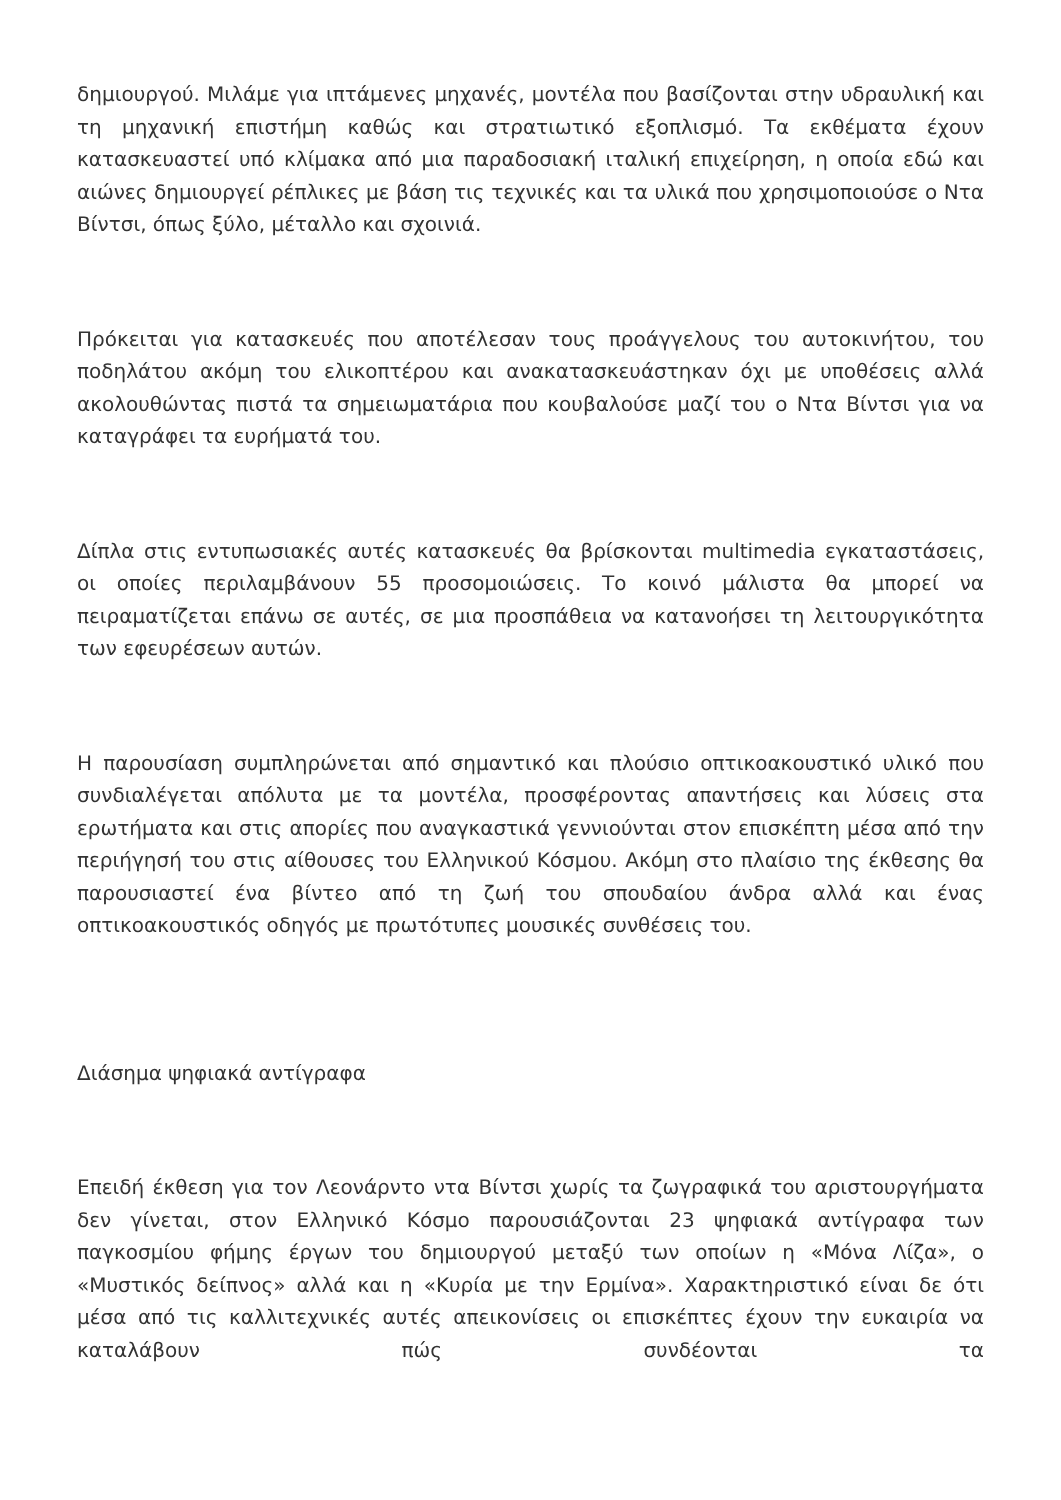δημιουργού. Μιλάμε για ιπτάμενες μηχανές, μοντέλα που βασίζονται στην υδραυλική και τη μηχανική επιστήμη καθώς και στρατιωτικό εξοπλισμό. Τα εκθέματα έχουν κατασκευαστεί υπό κλίμακα από μια παραδοσιακή ιταλική επιχείρηση, η οποία εδώ και αιώνες δημιουργεί ρέπλικες με βάση τις τεχνικές και τα υλικά που χρησιμοποιούσε ο Ντα Βίντσι, όπως ξύλο, μέταλλο και σχοινιά.
Πρόκειται για κατασκευές που αποτέλεσαν τους προάγγελους του αυτοκινήτου, του ποδηλάτου ακόμη του ελικοπτέρου και ανακατασκευάστηκαν όχι με υποθέσεις αλλά ακολουθώντας πιστά τα σημειωματάρια που κουβαλούσε μαζί του ο Ντα Βίντσι για να καταγράφει τα ευρήματά του.
Δίπλα στις εντυπωσιακές αυτές κατασκευές θα βρίσκονται multimedia εγκαταστάσεις, οι οποίες περιλαμβάνουν 55 προσομοιώσεις. Το κοινό μάλιστα θα μπορεί να πειραματίζεται επάνω σε αυτές, σε μια προσπάθεια να κατανοήσει τη λειτουργικότητα των εφευρέσεων αυτών.
Η παρουσίαση συμπληρώνεται από σημαντικό και πλούσιο οπτικοακουστικό υλικό που συνδιαλέγεται απόλυτα με τα μοντέλα, προσφέροντας απαντήσεις και λύσεις στα ερωτήματα και στις απορίες που αναγκαστικά γεννιούνται στον επισκέπτη μέσα από την περιήγησή του στις αίθουσες του Ελληνικού Κόσμου. Ακόμη στο πλαίσιο της έκθεσης θα παρουσιαστεί ένα βίντεο από τη ζωή του σπουδαίου άνδρα αλλά και ένας οπτικοακουστικός οδηγός με πρωτότυπες μουσικές συνθέσεις του.
Διάσημα ψηφιακά αντίγραφα
Επειδή έκθεση για τον Λεονάρντο ντα Βίντσι χωρίς τα ζωγραφικά του αριστουργήματα δεν γίνεται, στον Ελληνικό Κόσμο παρουσιάζονται 23 ψηφιακά αντίγραφα των παγκοσμίου φήμης έργων του δημιουργού μεταξύ των οποίων η «Μόνα Λίζα», ο «Μυστικός δείπνος» αλλά και η «Κυρία με την Ερμίνα». Χαρακτηριστικό είναι δε ότι μέσα από τις καλλιτεχνικές αυτές απεικονίσεις οι επισκέπτες έχουν την ευκαιρία να καταλάβουν πώς συνδέονται τα